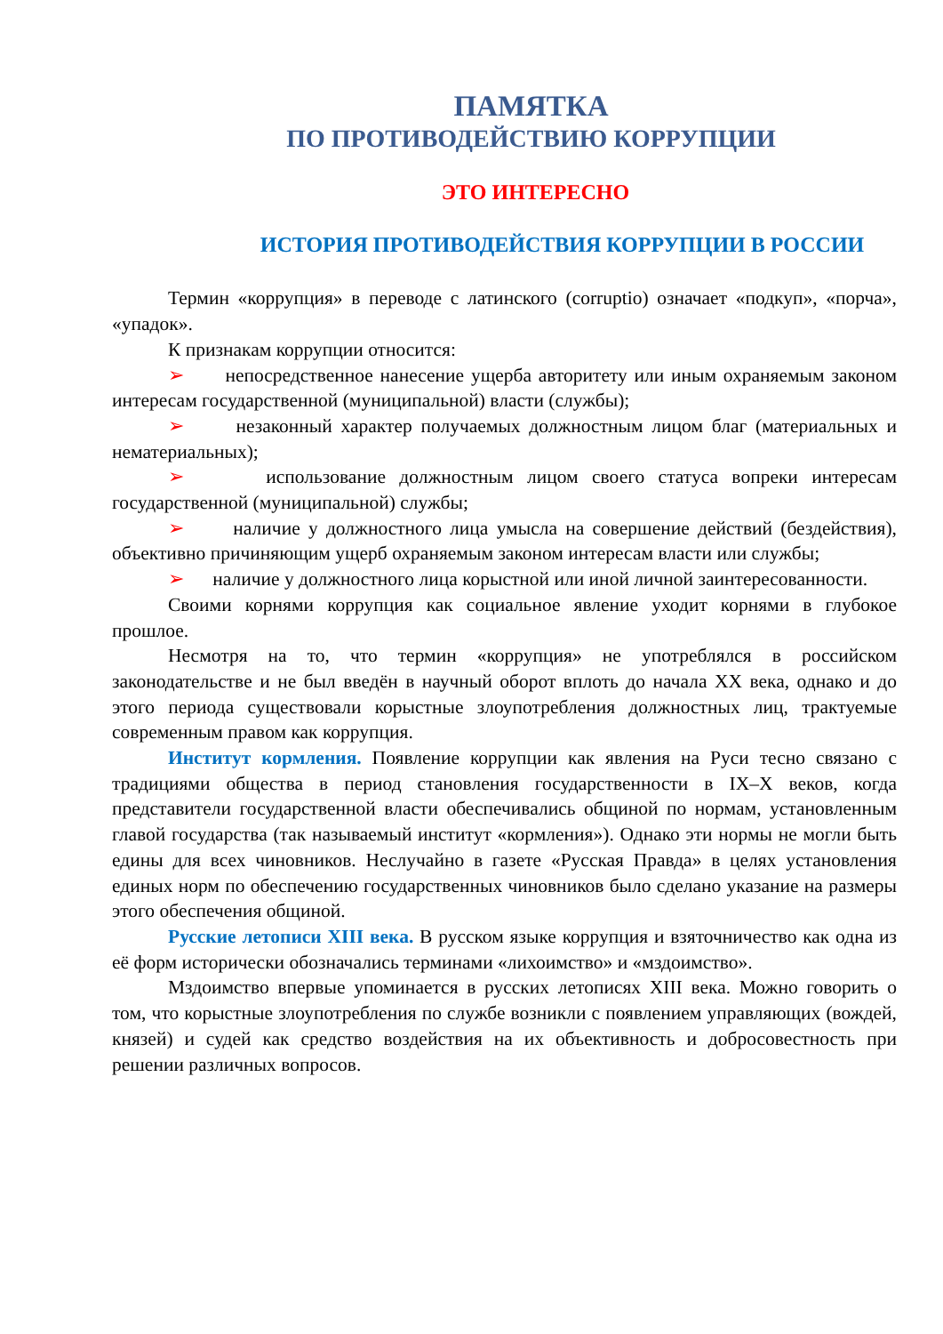ПАМЯТКА
ПО ПРОТИВОДЕЙСТВИЮ КОРРУПЦИИ
ЭТО ИНТЕРЕСНО
ИСТОРИЯ ПРОТИВОДЕЙСТВИЯ КОРРУПЦИИ В РОССИИ
Термин «коррупция» в переводе с латинского (corruptio) означает «подкуп», «порча», «упадок».
К признакам коррупции относится:
➢ непосредственное нанесение ущерба авторитету или иным охраняемым законом интересам государственной (муниципальной) власти (службы);
➢ незаконный характер получаемых должностным лицом благ (материальных и нематериальных);
➢ использование должностным лицом своего статуса вопреки интересам государственной (муниципальной) службы;
➢ наличие у должностного лица умысла на совершение действий (бездействия), объективно причиняющим ущерб охраняемым законом интересам власти или службы;
➢ наличие у должностного лица корыстной или иной личной заинтересованности.
Своими корнями коррупция как социальное явление уходит корнями в глубокое прошлое.
Несмотря на то, что термин «коррупция» не употреблялся в российском законодательстве и не был введён в научный оборот вплоть до начала XX века, однако и до этого периода существовали корыстные злоупотребления должностных лиц, трактуемые современным правом как коррупция.
Институт кормления. Появление коррупции как явления на Руси тесно связано с традициями общества в период становления государственности в IX–X веков, когда представители государственной власти обеспечивались общиной по нормам, установленным главой государства (так называемый институт «кормления»). Однако эти нормы не могли быть едины для всех чиновников. Неслучайно в газете «Русская Правда» в целях установления единых норм по обеспечению государственных чиновников было сделано указание на размеры этого обеспечения общиной.
Русские летописи XIII века. В русском языке коррупция и взяточничество как одна из её форм исторически обозначались терминами «лихоимство» и «мздоимство».
Мздоимство впервые упоминается в русских летописях XIII века. Можно говорить о том, что корыстные злоупотребления по службе возникли с появлением управляющих (вождей, князей) и судей как средство воздействия на их объективность и добросовестность при решении различных вопросов.